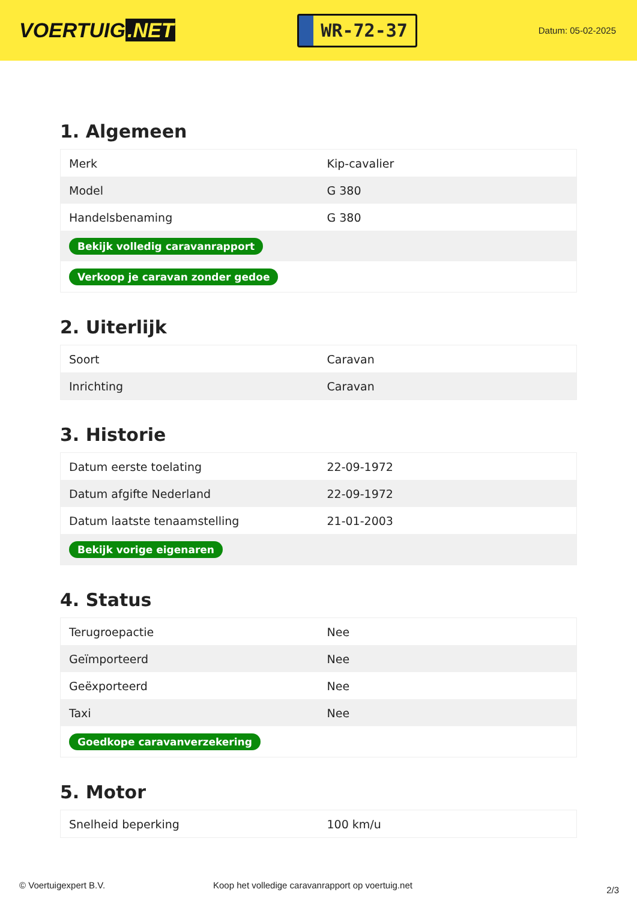VOERTUIG.NET
WR-72-37
Datum: 05-02-2025
1. Algemeen
| Merk | Kip-cavalier |
| Model | G 380 |
| Handelsbenaming | G 380 |
| Bekijk volledig caravanrapport | |
| Verkoop je caravan zonder gedoe | |
2. Uiterlijk
| Soort | Caravan |
| Inrichting | Caravan |
3. Historie
| Datum eerste toelating | 22-09-1972 |
| Datum afgifte Nederland | 22-09-1972 |
| Datum laatste tenaamstelling | 21-01-2003 |
| Bekijk vorige eigenaren | |
4. Status
| Terugroepactie | Nee |
| Geïmporteerd | Nee |
| Geëxporteerd | Nee |
| Taxi | Nee |
| Goedkope caravanverzekering | |
5. Motor
| Snelheid beperking | 100 km/u |
© Voertuigexpert B.V. Koop het volledige caravanrapport op voertuig.net
2/3